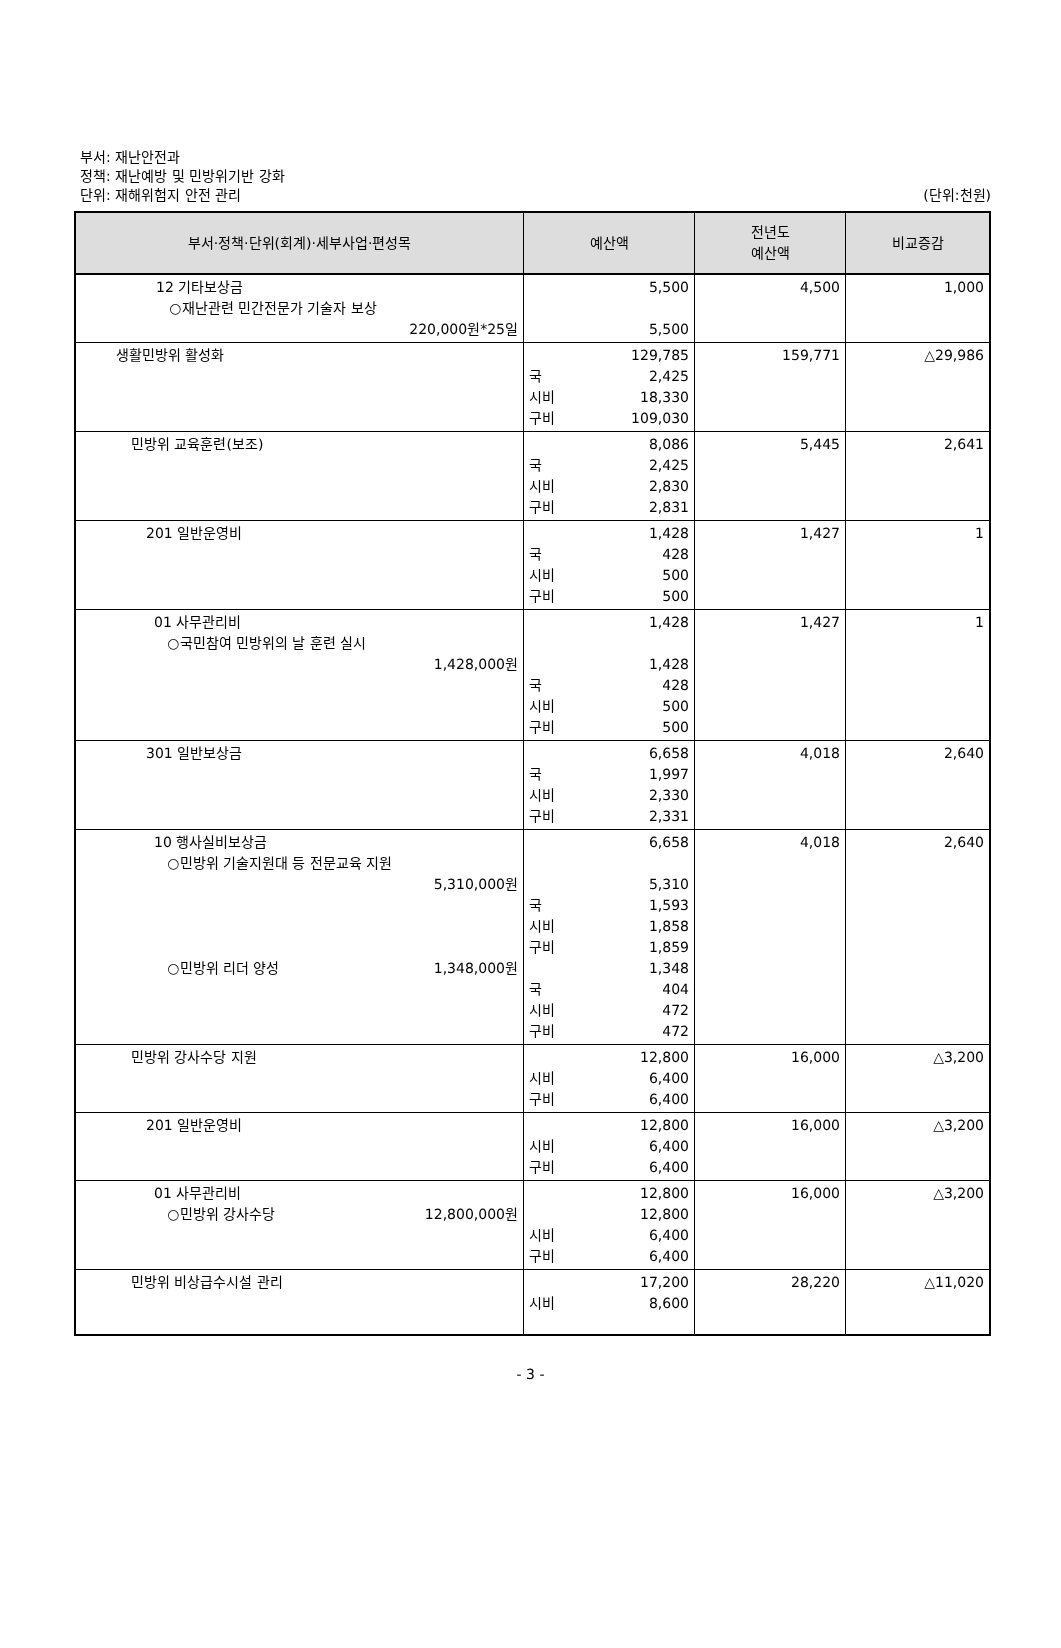부서: 재난안전과
정책: 재난예방 및 민방위기반 강화
단위: 재해위험지 안전 관리
(단위:천원)
| 부서·정책·단위(회계)·세부사업·편성목 | 예산액 | 전년도 예산액 | 비교증감 |
| --- | --- | --- | --- |
| 12 기타보상금 ○재난관련 민간전문가 기술자 보상 220,000원*25일 | 5,500 5,500 | 4,500 | 1,000 |
| 생활민방위 활성화 | 129,785 국 2,425 시비 18,330 구비 109,030 | 159,771 | △29,986 |
| 민방위 교육훈련(보조) | 8,086 국 2,425 시비 2,830 구비 2,831 | 5,445 | 2,641 |
| 201 일반운영비 | 1,428 국 428 시비 500 구비 500 | 1,427 | 1 |
| 01 사무관리비 ○국민참여 민방위의 날 훈련 실시 1,428,000원 | 1,428 1,428 국 428 시비 500 구비 500 | 1,427 | 1 |
| 301 일반보상금 | 6,658 국 1,997 시비 2,330 구비 2,331 | 4,018 | 2,640 |
| 10 행사실비보상금 ○민방위 기술지원대 등 전문교육 지원 5,310,000원 ○민방위 리더 양성 1,348,000원 | 6,658 5,310 국 1,593 시비 1,858 구비 1,859 1,348 국 404 시비 472 구비 472 | 4,018 | 2,640 |
| 민방위 강사수당 지원 | 12,800 시비 6,400 구비 6,400 | 16,000 | △3,200 |
| 201 일반운영비 | 12,800 시비 6,400 구비 6,400 | 16,000 | △3,200 |
| 01 사무관리비 ○민방위 강사수당 12,800,000원 | 12,800 12,800 시비 6,400 구비 6,400 | 16,000 | △3,200 |
| 민방위 비상급수시설 관리 | 17,200 시비 8,600 | 28,220 | △11,020 |
- 3 -